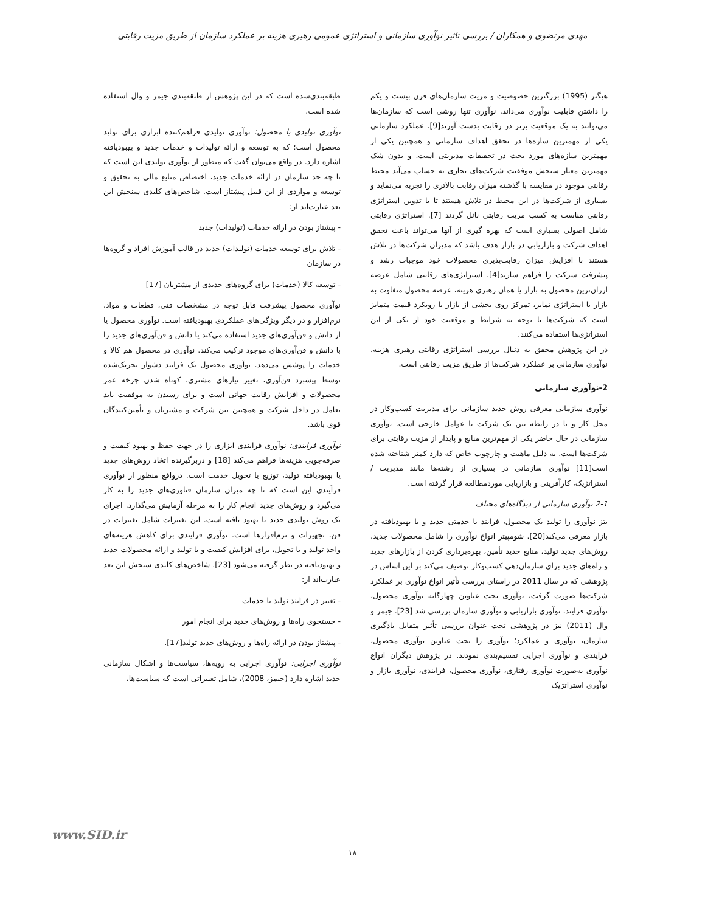مهدی مرتضوی و همکاران / بررسی تاثیر نوآوری سازمانی و استراتژی عمومی رهبری هزینه بر عملکرد سازمان از طریق مزیت رقابتی
هیگنز (1995) بزرگترین خصوصیت و مزیت سازمان‌های قرن بیست و یکم را داشتن قابلیت نوآوری می‌داند. نوآوری تنها روشی است که سازمان‌ها می‌توانند به یک موقعیت برتر در رقابت بدست آورند[9]. عملکرد سازمانی یکی از مهمترین سازه‌ها در تحقق اهداف سازمانی و همچنین یکی از مهمترین سازه‌های مورد بحث در تحقیقات مدیریتی است. و بدون شک مهمترین معیار سنجش موفقیت شرکت‌های تجاری به حساب می‌آید محیط رقابتی موجود در مقایسه با گذشته میزان رقابت بالاتری را تجربه می‌نماید و بسیاری از شرکت‌ها در این محیط در تلاش هستند تا با تدوین استراتژی رقابتی مناسب به کسب مزیت رقابتی نائل گردند [7]. استراتژی رقابتی شامل اصولی بسیاری است که بهره گیری از آنها می‌تواند باعث تحقق اهداف شرکت و بازاریابی در بازار هدف باشد که مدیران شرکت‌ها در تلاش هستند با افزایش میزان رقابت‌پذیری محصولات خود موجبات رشد و پیشرفت شرکت را فراهم سازند[4]. استراتژی‌های رقابتی شامل عرضه ارزان‌ترین محصول به بازار یا همان رهبری هزینه، عرضه محصول متفاوت به بازار یا استراتژی تمایز، تمرکز روی بخشی از بازار با رویکرد قیمت متمایز است که شرکت‌ها با توجه به شرایط و موقعیت خود از یکی از این استراتژی‌ها استفاده می‌کنند.
در این پژوهش محقق به دنبال بررسی استراتژی رقابتی رهبری هزینه، نوآوری سازمانی بر عملکرد شرکت‌ها از طریق مزیت رقابتی است.
2-نوآوری سازمانی
نوآوری سازمانی معرفی روش جدید سازمانی برای مدیریت کسب‌وکار در محل کار و یا در رابطه بین یک شرکت با عوامل خارجی است. نوآوری سازمانی در حال حاضر یکی از مهم‌ترین منابع و پایدار از مزیت رقابتی برای شرکت‌ها است. به دلیل ماهیت و چارچوب خاص که دارد کمتر شناخته شده است[11] نوآوری سازمانی در بسیاری از رشته‌ها مانند مدیریت / استراتژیک، کارآفرینی و بازاریابی موردمطالعه قرار گرفته است.
2-1 نوآوری سازمانی از دیدگاه‌های مختلف
بتز نوآوری را تولید یک محصول، فرایند یا خدمتی جدید و یا بهبودیافته در بازار معرفی می‌کند[20]. شومپیتر انواع نوآوری را شامل محصولات جدید، روش‌های جدید تولید، منابع جدید تأمین، بهره‌برداری کردن از بازارهای جدید و راه‌های جدید برای سازمان‌دهی کسب‌وکار توصیف می‌کند بر این اساس در پژوهشی که در سال 2011 در راستای بررسی تأثیر انواع نوآوری بر عملکرد شرکت‌ها صورت گرفت، نوآوری تحت عناوین چهارگانه نوآوری محصول، نوآوری فرایند، نوآوری بازاریابی و نوآوری سازمان بررسی شد [23]. جیمز و وال (2011) نیز در پژوهشی تحت عنوان بررسی تأثیر متقابل یادگیری سازمان، نوآوری و عملکرد؛ نوآوری را تحت عناوین نوآوری محصول، فرایندی و نوآوری اجرایی تقسیم‌بندی نمودند. در پژوهش دیگران انواع نوآوری به‌صورت نوآوری رفتاری، نوآوری محصول، فرایندی، نوآوری بازار و نوآوری استراتژیک
طبقه‌بندی‌شده است که در این پژوهش از طبقه‌بندی جیمز و وال استفاده شده است.
نوآوری تولیدی یا محصول: نوآوری تولیدی فراهم‌کننده ابزاری برای تولید محصول است؛ که به توسعه و ارائه تولیدات و خدمات جدید و بهبودیافته اشاره دارد. در واقع می‌توان گفت که منظور از نوآوری تولیدی این است که تا چه حد سازمان در ارائه خدمات جدید، اختصاص منابع مالی به تحقیق و توسعه و مواردی از این قبیل پیشتاز است. شاخص‌های کلیدی سنجش این بعد عبارت‌اند از:
- پیشتاز بودن در ارائه خدمات (تولیدات) جدید
- تلاش برای توسعه خدمات (تولیدات) جدید در قالب آموزش افراد و گروه‌ها در سازمان
- توسعه کالا (خدمات) برای گروه‌های جدیدی از مشتریان [17]
نوآوری محصول پیشرفت قابل توجه در مشخصات فنی، قطعات و مواد، نرم‌افزار و در دیگر ویژگی‌های عملکردی بهبودیافته است. نوآوری محصول یا از دانش و فن‌آوری‌های جدید استفاده می‌کند یا دانش و فن‌آوری‌های جدید را با دانش و فن‌آوری‌های موجود ترکیب می‌کند. نوآوری در محصول هم کالا و خدمات را پوشش می‌دهد. نوآوری محصول یک فرایند دشوار تحریک‌شده توسط پیشبرد فن‌آوری، تغییر نیازهای مشتری، کوتاه شدن چرخه عمر محصولات و افزایش رقابت جهانی است و برای رسیدن به موفقیت باید تعامل در داخل شرکت و همچنین بین شرکت و مشتریان و تأمین‌کنندگان قوی باشد.
نوآوری فرایندی: نوآوری فرایندی ابزاری را در جهت حفظ و بهبود کیفیت و صرفه‌جویی هزینه‌ها فراهم می‌کند [18] و دربرگیرنده اتخاذ روش‌های جدید یا بهبودیافته تولید، توزیع یا تحویل خدمت است. درواقع منظور از نوآوری فرآیندی این است که تا چه میزان سازمان فناوری‌های جدید را به کار می‌گیرد و روش‌های جدید انجام کار را به مرحله آزمایش می‌گذارد. اجرای یک روش تولیدی جدید یا بهبود یافته است. این تغییرات شامل تغییرات در فن، تجهیزات و نرم‌افزارها است. نوآوری فرایندی برای کاهش هزینه‌های واحد تولید و یا تحویل، برای افزایش کیفیت و یا تولید و ارائه محصولات جدید و بهبودیافته در نظر گرفته می‌شود [23]. شاخص‌های کلیدی سنجش این بعد عبارت‌اند از:
- تغییر در فرایند تولید یا خدمات
- جستجوی راه‌ها و روش‌های جدید برای انجام امور
- پیشتاز بودن در ارائه راه‌ها و روش‌های جدید تولید[17].
نوآوری اجرایی: نوآوری اجرایی به رویه‌ها، سیاست‌ها و اشکال سازمانی جدید اشاره دارد (جیمز، 2008)، شامل تغییراتی است که سیاست‌ها،
www.SID.ir
۱۸